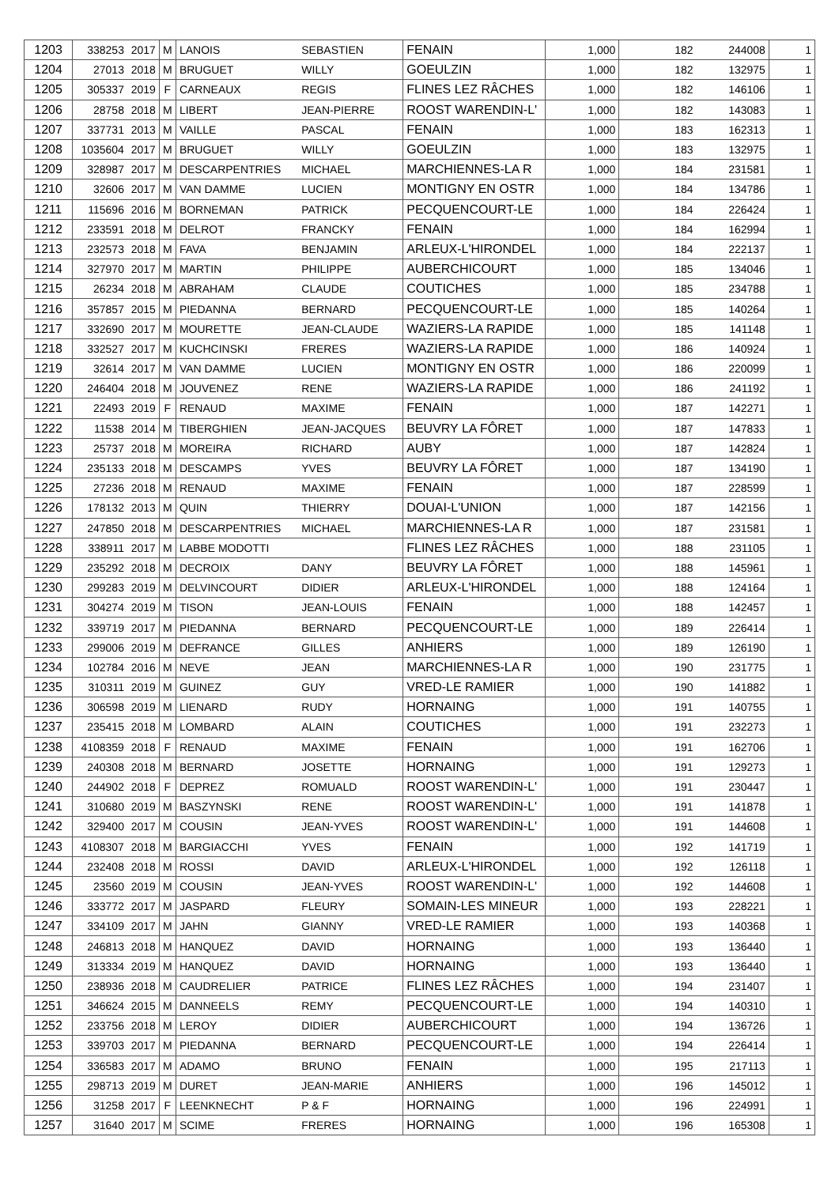| 1203 | 338253 | 2017 | M | LANOIS | SEBASTIEN | FENAIN | 1,000 | 182 | 244008 | 1 |
| 1204 | 27013 | 2018 | M | BRUGUET | WILLY | GOEULZIN | 1,000 | 182 | 132975 | 1 |
| 1205 | 305337 | 2019 | F | CARNEAUX | REGIS | FLINES LEZ RÂCHES | 1,000 | 182 | 146106 | 1 |
| 1206 | 28758 | 2018 | M | LIBERT | JEAN-PIERRE | ROOST WARENDIN-L' | 1,000 | 182 | 143083 | 1 |
| 1207 | 337731 | 2013 | M | VAILLE | PASCAL | FENAIN | 1,000 | 183 | 162313 | 1 |
| 1208 | 1035604 | 2017 | M | BRUGUET | WILLY | GOEULZIN | 1,000 | 183 | 132975 | 1 |
| 1209 | 328987 | 2017 | M | DESCARPENTRIES | MICHAEL | MARCHIENNES-LA R | 1,000 | 184 | 231581 | 1 |
| 1210 | 32606 | 2017 | M | VAN DAMME | LUCIEN | MONTIGNY EN OSTR | 1,000 | 184 | 134786 | 1 |
| 1211 | 115696 | 2016 | M | BORNEMAN | PATRICK | PECQUENCOURT-LE | 1,000 | 184 | 226424 | 1 |
| 1212 | 233591 | 2018 | M | DELROT | FRANCKY | FENAIN | 1,000 | 184 | 162994 | 1 |
| 1213 | 232573 | 2018 | M | FAVA | BENJAMIN | ARLEUX-L'HIRONDEL | 1,000 | 184 | 222137 | 1 |
| 1214 | 327970 | 2017 | M | MARTIN | PHILIPPE | AUBERCHICOURT | 1,000 | 185 | 134046 | 1 |
| 1215 | 26234 | 2018 | M | ABRAHAM | CLAUDE | COUTICHES | 1,000 | 185 | 234788 | 1 |
| 1216 | 357857 | 2015 | M | PIEDANNA | BERNARD | PECQUENCOURT-LE | 1,000 | 185 | 140264 | 1 |
| 1217 | 332690 | 2017 | M | MOURETTE | JEAN-CLAUDE | WAZIERS-LA RAPIDE | 1,000 | 185 | 141148 | 1 |
| 1218 | 332527 | 2017 | M | KUCHCINSKI | FRERES | WAZIERS-LA RAPIDE | 1,000 | 186 | 140924 | 1 |
| 1219 | 32614 | 2017 | M | VAN DAMME | LUCIEN | MONTIGNY EN OSTR | 1,000 | 186 | 220099 | 1 |
| 1220 | 246404 | 2018 | M | JOUVENEZ | RENE | WAZIERS-LA RAPIDE | 1,000 | 186 | 241192 | 1 |
| 1221 | 22493 | 2019 | F | RENAUD | MAXIME | FENAIN | 1,000 | 187 | 142271 | 1 |
| 1222 | 11538 | 2014 | M | TIBERGHIEN | JEAN-JACQUES | BEUVRY LA FÔRET | 1,000 | 187 | 147833 | 1 |
| 1223 | 25737 | 2018 | M | MOREIRA | RICHARD | AUBY | 1,000 | 187 | 142824 | 1 |
| 1224 | 235133 | 2018 | M | DESCAMPS | YVES | BEUVRY LA FÔRET | 1,000 | 187 | 134190 | 1 |
| 1225 | 27236 | 2018 | M | RENAUD | MAXIME | FENAIN | 1,000 | 187 | 228599 | 1 |
| 1226 | 178132 | 2013 | M | QUIN | THIERRY | DOUAI-L'UNION | 1,000 | 187 | 142156 | 1 |
| 1227 | 247850 | 2018 | M | DESCARPENTRIES | MICHAEL | MARCHIENNES-LA R | 1,000 | 187 | 231581 | 1 |
| 1228 | 338911 | 2017 | M | LABBE MODOTTI | | FLINES LEZ RÂCHES | 1,000 | 188 | 231105 | 1 |
| 1229 | 235292 | 2018 | M | DECROIX | DANY | BEUVRY LA FÔRET | 1,000 | 188 | 145961 | 1 |
| 1230 | 299283 | 2019 | M | DELVINCOURT | DIDIER | ARLEUX-L'HIRONDEL | 1,000 | 188 | 124164 | 1 |
| 1231 | 304274 | 2019 | M | TISON | JEAN-LOUIS | FENAIN | 1,000 | 188 | 142457 | 1 |
| 1232 | 339719 | 2017 | M | PIEDANNA | BERNARD | PECQUENCOURT-LE | 1,000 | 189 | 226414 | 1 |
| 1233 | 299006 | 2019 | M | DEFRANCE | GILLES | ANHIERS | 1,000 | 189 | 126190 | 1 |
| 1234 | 102784 | 2016 | M | NEVE | JEAN | MARCHIENNES-LA R | 1,000 | 190 | 231775 | 1 |
| 1235 | 310311 | 2019 | M | GUINEZ | GUY | VRED-LE RAMIER | 1,000 | 190 | 141882 | 1 |
| 1236 | 306598 | 2019 | M | LIENARD | RUDY | HORNAING | 1,000 | 191 | 140755 | 1 |
| 1237 | 235415 | 2018 | M | LOMBARD | ALAIN | COUTICHES | 1,000 | 191 | 232273 | 1 |
| 1238 | 4108359 | 2018 | F | RENAUD | MAXIME | FENAIN | 1,000 | 191 | 162706 | 1 |
| 1239 | 240308 | 2018 | M | BERNARD | JOSETTE | HORNAING | 1,000 | 191 | 129273 | 1 |
| 1240 | 244902 | 2018 | F | DEPREZ | ROMUALD | ROOST WARENDIN-L' | 1,000 | 191 | 230447 | 1 |
| 1241 | 310680 | 2019 | M | BASZYNSKI | RENE | ROOST WARENDIN-L' | 1,000 | 191 | 141878 | 1 |
| 1242 | 329400 | 2017 | M | COUSIN | JEAN-YVES | ROOST WARENDIN-L' | 1,000 | 191 | 144608 | 1 |
| 1243 | 4108307 | 2018 | M | BARGIACCHI | YVES | FENAIN | 1,000 | 192 | 141719 | 1 |
| 1244 | 232408 | 2018 | M | ROSSI | DAVID | ARLEUX-L'HIRONDEL | 1,000 | 192 | 126118 | 1 |
| 1245 | 23560 | 2019 | M | COUSIN | JEAN-YVES | ROOST WARENDIN-L' | 1,000 | 192 | 144608 | 1 |
| 1246 | 333772 | 2017 | M | JASPARD | FLEURY | SOMAIN-LES MINEUR | 1,000 | 193 | 228221 | 1 |
| 1247 | 334109 | 2017 | M | JAHN | GIANNY | VRED-LE RAMIER | 1,000 | 193 | 140368 | 1 |
| 1248 | 246813 | 2018 | M | HANQUEZ | DAVID | HORNAING | 1,000 | 193 | 136440 | 1 |
| 1249 | 313334 | 2019 | M | HANQUEZ | DAVID | HORNAING | 1,000 | 193 | 136440 | 1 |
| 1250 | 238936 | 2018 | M | CAUDRELIER | PATRICE | FLINES LEZ RÂCHES | 1,000 | 194 | 231407 | 1 |
| 1251 | 346624 | 2015 | M | DANNEELS | REMY | PECQUENCOURT-LE | 1,000 | 194 | 140310 | 1 |
| 1252 | 233756 | 2018 | M | LEROY | DIDIER | AUBERCHICOURT | 1,000 | 194 | 136726 | 1 |
| 1253 | 339703 | 2017 | M | PIEDANNA | BERNARD | PECQUENCOURT-LE | 1,000 | 194 | 226414 | 1 |
| 1254 | 336583 | 2017 | M | ADAMO | BRUNO | FENAIN | 1,000 | 195 | 217113 | 1 |
| 1255 | 298713 | 2019 | M | DURET | JEAN-MARIE | ANHIERS | 1,000 | 196 | 145012 | 1 |
| 1256 | 31258 | 2017 | F | LEENKNECHT | P & F | HORNAING | 1,000 | 196 | 224991 | 1 |
| 1257 | 31640 | 2017 | M | SCIME | FRERES | HORNAING | 1,000 | 196 | 165308 | 1 |